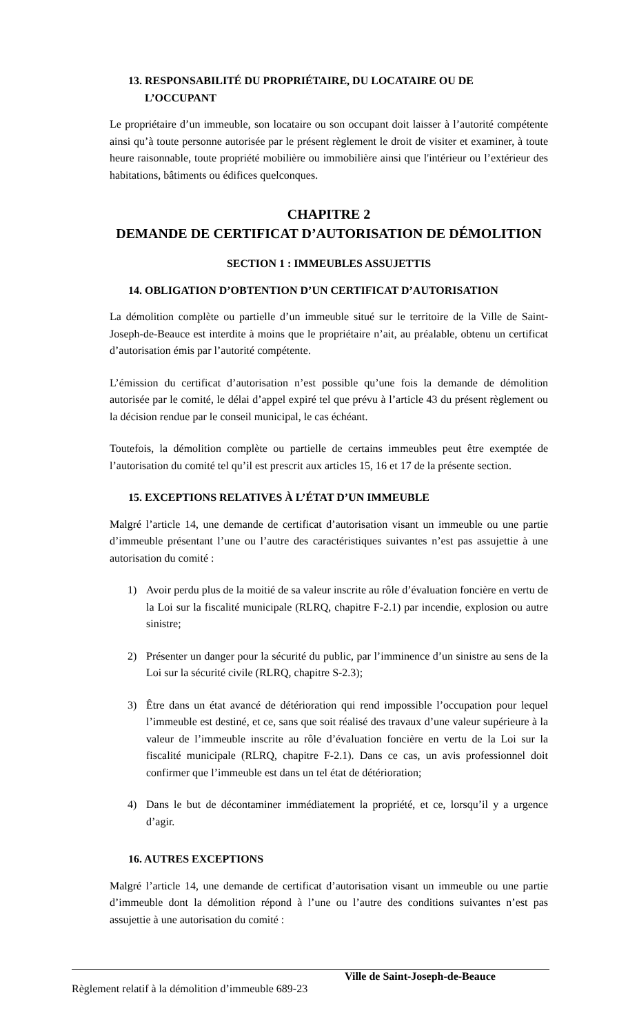13. RESPONSABILITÉ DU PROPRIÉTAIRE, DU LOCATAIRE OU DE
L’OCCUPANT
Le propriétaire d’un immeuble, son locataire ou son occupant doit laisser à l’autorité compétente ainsi qu’à toute personne autorisée par le présent règlement le droit de visiter et examiner, à toute heure raisonnable, toute propriété mobilière ou immobilière ainsi que l'intérieur ou l’extérieur des habitations, bâtiments ou édifices quelconques.
CHAPITRE 2
DEMANDE DE CERTIFICAT D’AUTORISATION DE DÉMOLITION
SECTION 1 : IMMEUBLES ASSUJETTIS
14. OBLIGATION D’OBTENTION D’UN CERTIFICAT D’AUTORISATION
La démolition complète ou partielle d’un immeuble situé sur le territoire de la Ville de Saint-Joseph-de-Beauce est interdite à moins que le propriétaire n’ait, au préalable, obtenu un certificat d’autorisation émis par l’autorité compétente.
L’émission du certificat d’autorisation n’est possible qu’une fois la demande de démolition autorisée par le comité, le délai d’appel expiré tel que prévu à l’article 43 du présent règlement ou la décision rendue par le conseil municipal, le cas échéant.
Toutefois, la démolition complète ou partielle de certains immeubles peut être exemptée de l’autorisation du comité tel qu’il est prescrit aux articles 15, 16 et 17 de la présente section.
15. EXCEPTIONS RELATIVES À L’ÉTAT D’UN IMMEUBLE
Malgré l’article 14, une demande de certificat d’autorisation visant un immeuble ou une partie d’immeuble présentant l’une ou l’autre des caractéristiques suivantes n’est pas assujettie à une autorisation du comité :
1) Avoir perdu plus de la moitié de sa valeur inscrite au rôle d’évaluation foncière en vertu de la Loi sur la fiscalité municipale (RLRQ, chapitre F-2.1) par incendie, explosion ou autre sinistre;
2) Présenter un danger pour la sécurité du public, par l’imminence d’un sinistre au sens de la Loi sur la sécurité civile (RLRQ, chapitre S-2.3);
3) Être dans un état avancé de détérioration qui rend impossible l’occupation pour lequel l’immeuble est destiné, et ce, sans que soit réalisé des travaux d’une valeur supérieure à la valeur de l’immeuble inscrite au rôle d’évaluation foncière en vertu de la Loi sur la fiscalité municipale (RLRQ, chapitre F-2.1). Dans ce cas, un avis professionnel doit confirmer que l’immeuble est dans un tel état de détérioration;
4) Dans le but de décontaminer immédiatement la propriété, et ce, lorsqu’il y a urgence d’agir.
16. AUTRES EXCEPTIONS
Malgré l’article 14, une demande de certificat d’autorisation visant un immeuble ou une partie d’immeuble dont la démolition répond à l’une ou l’autre des conditions suivantes n’est pas assujettie à une autorisation du comité :
Ville de Saint-Joseph-de-Beauce
Règlement relatif à la démolition d’immeuble 689-23